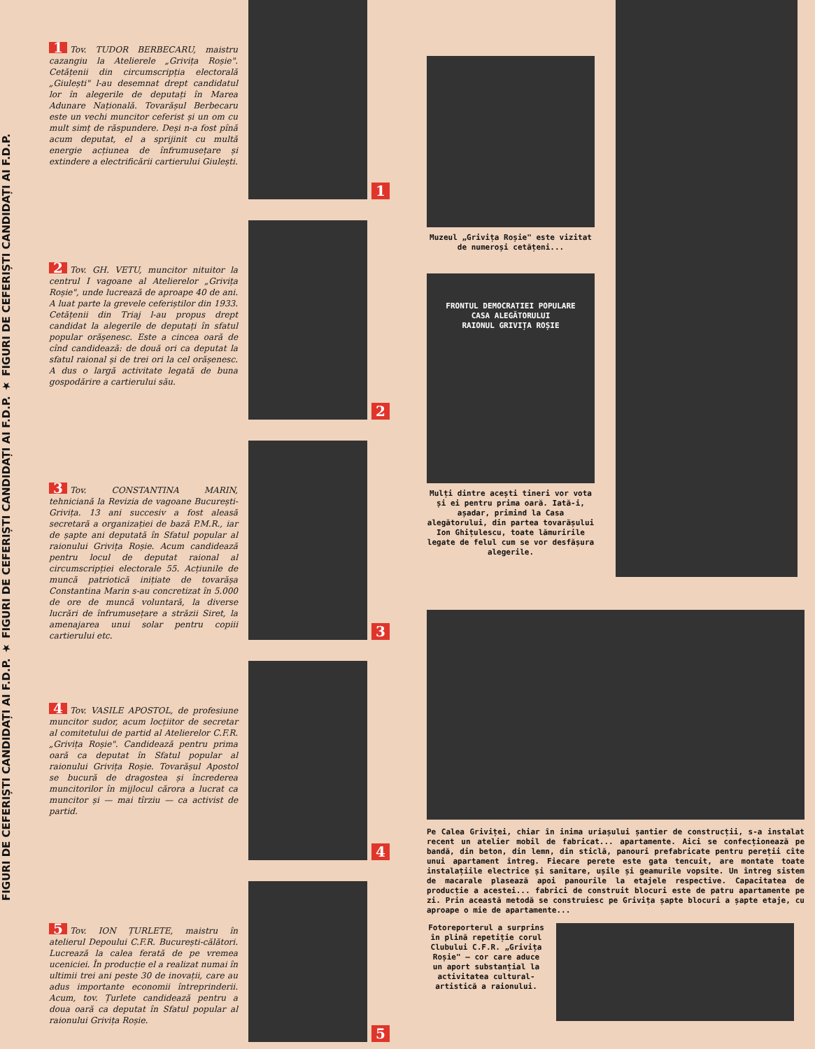FIGURI DE CEFERIȘTI CANDIDAȚI AI F.D.P. ★ FIGURI DE CEFERIȘTI CANDIDAȚI AI F.D.P. ★ FIGURI DE CEFERIȘTI CANDIDAȚI AI F.D.P.
1 Tov. TUDOR BERBECARU, maistru cazangiu la Atelierele „Grivița Roșie". Cetățenii din circumscripția electorală „Giulești" l-au desemnat drept candidatul lor în alegerile de deputați în Marea Adunare Națională. Tovarășul Berbecaru este un vechi muncitor ceferist și un om cu mult simț de răspundere. Deși n-a fost pînă acum deputat, el a sprijinit cu multă energie acțiunea de înfrumusețare și extindere a electrificării cartierului Giulești.
2 Tov. GH. VETU, muncitor nituitor la centrul I vagoane al Atelierelor „Grivița Roșie", unde lucrează de aproape 40 de ani. A luat parte la grevele ceferiștilor din 1933. Cetățenii din Triaj l-au propus drept candidat la alegerile de deputați în sfatul popular orășenesc. Este a cincea oară de cînd candidează: de două ori ca deputat la sfatul raional și de trei ori la cel orășenesc. A dus o largă activitate legată de buna gospodărire a cartierului său.
3 Tov. CONSTANTINA MARIN, tehniciană la Revizia de vagoane București-Grivița. 13 ani succesiv a fost aleasă secretară a organizației de bază P.M.R., iar de șapte ani deputată în Sfatul popular al raionului Grivița Roșie. Acum candidează pentru locul de deputat raional al circumscripției electorale 55. Acțiunile de muncă patriotică inițiate de tovarășa Constantina Marin s-au concretizat în 5.000 de ore de muncă voluntară, la diverse lucrări de înfrumusețare a străzii Siret, la amenajarea unui solar pentru copiii cartierului etc.
4 Tov. VASILE APOSTOL, de profesiune muncitor sudor, acum locțiitor de secretar al comitetului de partid al Atelierelor C.F.R. „Grivița Roșie". Candidează pentru prima oară ca deputat în Sfatul popular al raionului Grivița Roșie. Tovarășul Apostol se bucură de dragostea și încrederea muncitorilor în mijlocul cărora a lucrat ca muncitor și — mai tîrziu — ca activist de partid.
5 Tov. ION ȚURLETE, maistru în atelierul Depoului C.F.R. București-călători. Lucrează la calea ferată de pe vremea uceniciei. În producție el a realizat numai în ultimii trei ani peste 30 de inovații, care au adus importante economii întreprinderii. Acum, tov. Țurlete candidează pentru a doua oară ca deputat în Sfatul popular al raionului Grivița Roșie.
1
2
3
4
5
Muzeul „Grivița Roșie" este vizitat de numeroși cetățeni...
FRONTUL DEMOCRATIEI POPULARE
CASA ALEGĂTORULUI
RAIONUL GRIVIȚA ROȘIE
Mulți dintre acești tineri vor vota și ei pentru prima oară. Iată-i, așadar, primind la Casa alegătorului, din partea tovarășului Ion Ghițulescu, toate lămuririle legate de felul cum se vor desfășura alegerile.
Pe Calea Griviței, chiar în inima uriașului șantier de construcții, s-a instalat recent un atelier mobil de fabricat... apartamente. Aici se confecționează pe bandă, din beton, din lemn, din sticlă, panouri prefabricate pentru pereții cîte unui apartament întreg. Fiecare perete este gata tencuit, are montate toate instalațiile electrice și sanitare, ușile și geamurile vopsite. Un întreg sistem de macarale plasează apoi panourile la etajele respective. Capacitatea de producție a acestei... fabrici de construit blocuri este de patru apartamente pe zi. Prin această metodă se construiesc pe Grivița șapte blocuri a șapte etaje, cu aproape o mie de apartamente...
Fotoreporterul a surprins în plină repetiție corul Clubului C.F.R. „Grivița Roșie" — cor care aduce un aport substanțial la activitatea cultural-artistică a raionului.